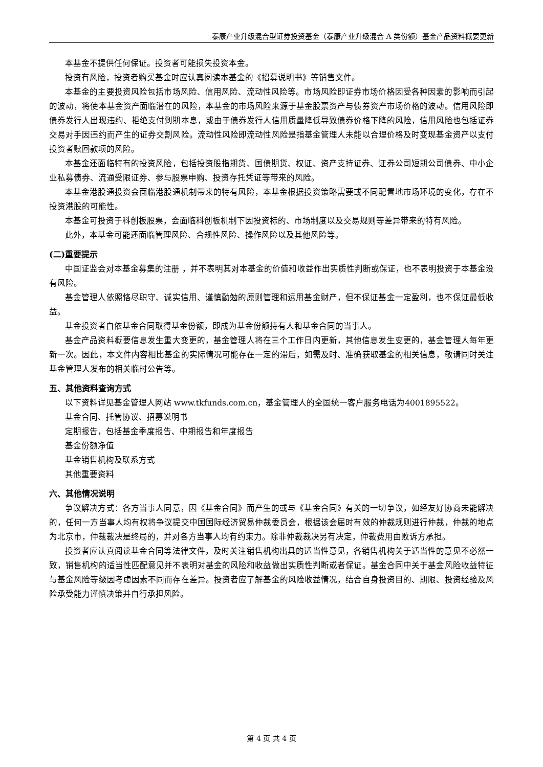泰康产业升级混合型证券投资基金（泰康产业升级混合 A 类份额）基金产品资料概要更新
本基金不提供任何保证。投资者可能损失投资本金。
投资有风险，投资者购买基金时应认真阅读本基金的《招募说明书》等销售文件。
本基金的主要投资风险包括市场风险、信用风险、流动性风险等。市场风险即证券市场价格因受各种因素的影响而引起的波动，将使本基金资产面临潜在的风险，本基金的市场风险来源于基金股票资产与债券资产市场价格的波动。信用风险即债券发行人出现违约、拒绝支付到期本息，或由于债券发行人信用质量降低导致债券价格下降的风险，信用风险也包括证券交易对手因违约而产生的证券交割风险。流动性风险即流动性风险是指基金管理人未能以合理价格及时变现基金资产以支付投资者赎回款项的风险。
本基金还面临特有的投资风险，包括投资股指期货、国债期货、权证、资产支持证券、证券公司短期公司债券、中小企业私募债券、流通受限证券、参与股票申购、投资存托凭证等带来的风险。
本基金港股通投资会面临港股通机制带来的特有风险，本基金根据投资策略需要或不同配置地市场环境的变化，存在不投资港股的可能性。
本基金可投资于科创板股票，会面临科创板机制下因投资标的、市场制度以及交易规则等差异带来的特有风险。
此外，本基金可能还面临管理风险、合规性风险、操作风险以及其他风险等。
(二)重要提示
中国证监会对本基金募集的注册 ，并不表明其对本基金的价值和收益作出实质性判断或保证，也不表明投资于本基金没有风险。
基金管理人依照恪尽职守、诚实信用、谨慎勤勉的原则管理和运用基金财产，但不保证基金一定盈利，也不保证最低收益。
基金投资者自依基金合同取得基金份额，即成为基金份额持有人和基金合同的当事人。
基金产品资料概要信息发生重大变更的，基金管理人将在三个工作日内更新，其他信息发生变更的，基金管理人每年更新一次。因此，本文件内容相比基金的实际情况可能存在一定的滞后，如需及时、准确获取基金的相关信息，敬请同时关注基金管理人发布的相关临时公告等。
五、其他资料查询方式
以下资料详见基金管理人网站 www.tkfunds.com.cn，基金管理人的全国统一客户服务电话为4001895522。
基金合同、托管协议、招募说明书
定期报告，包括基金季度报告、中期报告和年度报告
基金份额净值
基金销售机构及联系方式
其他重要资料
六、其他情况说明
争议解决方式：各方当事人同意，因《基金合同》而产生的或与《基金合同》有关的一切争议，如经友好协商未能解决的，任何一方当事人均有权将争议提交中国国际经济贸易仲裁委员会，根据该会届时有效的仲裁规则进行仲裁，仲裁的地点为北京市，仲裁裁决是终局的，并对各方当事人均有约束力。除非仲裁裁决另有决定，仲裁费用由败诉方承担。
投资者应认真阅读基金合同等法律文件，及时关注销售机构出具的适当性意见，各销售机构关于适当性的意见不必然一致，销售机构的适当性匹配意见并不表明对基金的风险和收益做出实质性判断或者保证。基金合同中关于基金风险收益特征与基金风险等级因考虑因素不同而存在差异。投资者应了解基金的风险收益情况，结合自身投资目的、期限、投资经验及风险承受能力谨慎决策并自行承担风险。
第 4 页 共 4 页